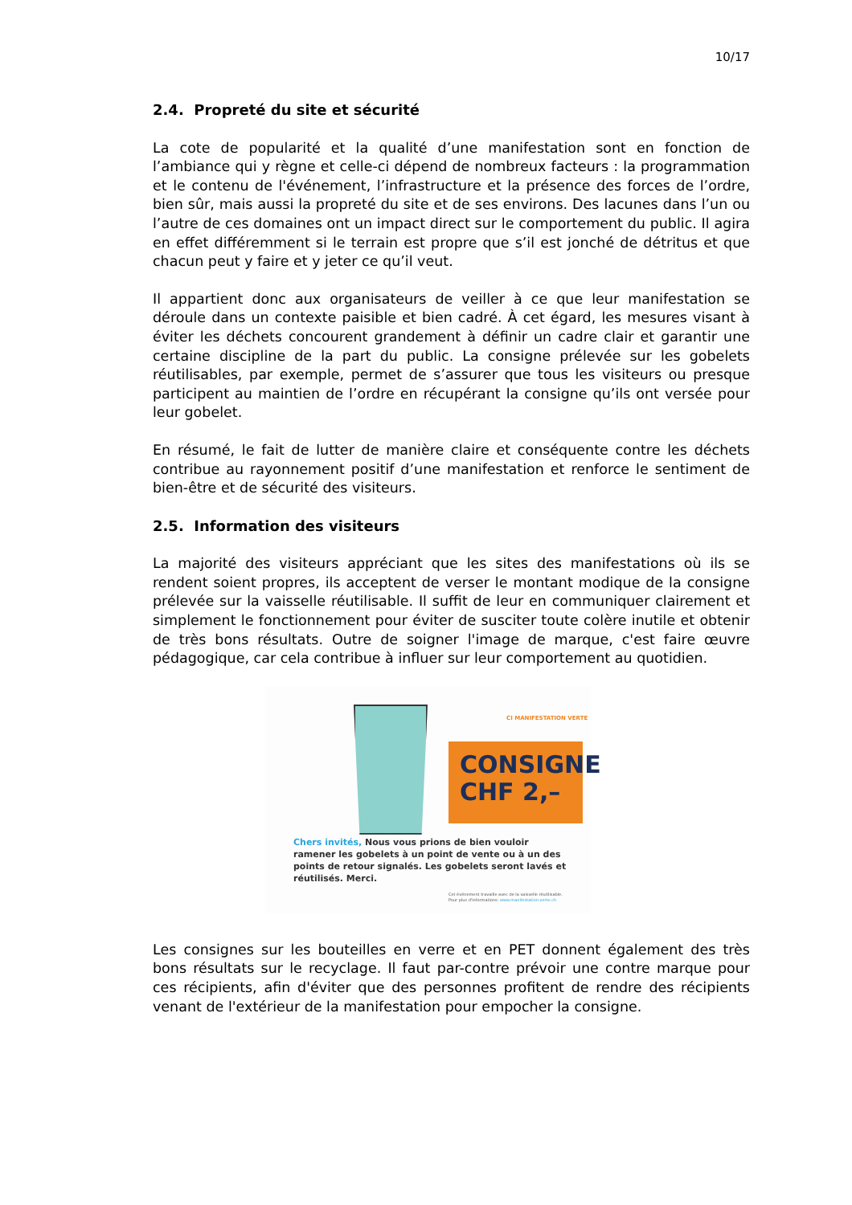10/17
2.4. Propreté du site et sécurité
La cote de popularité et la qualité d’une manifestation sont en fonction de l’ambiance qui y règne et celle-ci dépend de nombreux facteurs : la programmation et le contenu de l'événement, l’infrastructure et la présence des forces de l’ordre, bien sûr, mais aussi la propreté du site et de ses environs. Des lacunes dans l’un ou l’autre de ces domaines ont un impact direct sur le comportement du public. Il agira en effet différemment si le terrain est propre que s’il est jonché de détritus et que chacun peut y faire et y jeter ce qu’il veut.
Il appartient donc aux organisateurs de veiller à ce que leur manifestation se déroule dans un contexte paisible et bien cadré. À cet égard, les mesures visant à éviter les déchets concourent grandement à définir un cadre clair et garantir une certaine discipline de la part du public. La consigne prélevée sur les gobelets réutilisables, par exemple, permet de s’assurer que tous les visiteurs ou presque participent au maintien de l’ordre en récupérant la consigne qu’ils ont versée pour leur gobelet.
En résumé, le fait de lutter de manière claire et conséquente contre les déchets contribue au rayonnement positif d’une manifestation et renforce le sentiment de bien-être et de sécurité des visiteurs.
2.5. Information des visiteurs
La majorité des visiteurs appréciant que les sites des manifestations où ils se rendent soient propres, ils acceptent de verser le montant modique de la consigne prélevée sur la vaisselle réutilisable. Il suffit de leur en communiquer clairement et simplement le fonctionnement pour éviter de susciter toute colère inutile et obtenir de très bons résultats. Outre de soigner l'image de marque, c'est faire œuvre pédagogique, car cela contribue à influer sur leur comportement au quotidien.
CI MANIFESTATION VERTE
CONSIGNE
CHF 2,–
Chers invités, Nous vous prions de bien vouloir ramener les gobelets à un point de vente ou à un des points de retour signalés. Les gobelets seront lavés et réutilisés. Merci.
Cet événement travaille avec de la vaisselle réutilisable.
Pour plus d'informations: www.manifestation-verte.ch
Les consignes sur les bouteilles en verre et en PET donnent également des très bons résultats sur le recyclage. Il faut par-contre prévoir une contre marque pour ces récipients, afin d'éviter que des personnes profitent de rendre des récipients venant de l'extérieur de la manifestation pour empocher la consigne.